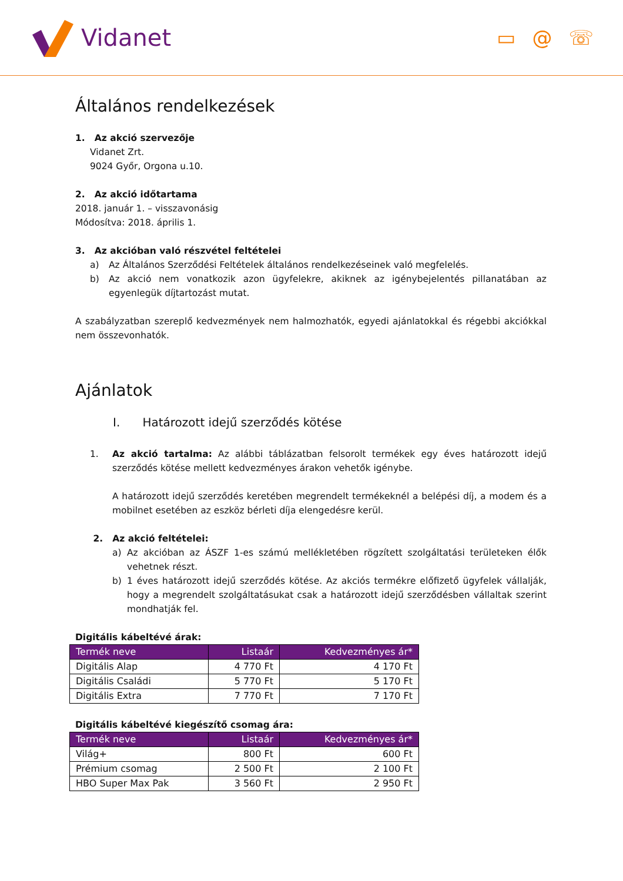Vidanet
▭ @ ☏
Általános rendelkezések
1. Az akció szervezője
Vidanet Zrt.
9024 Győr, Orgona u.10.
2. Az akció időtartama
2018. január 1. – visszavonásig
Módosítva: 2018. április 1.
3. Az akcióban való részvétel feltételei
a) Az Általános Szerződési Feltételek általános rendelkezéseinek való megfelelés.
b) Az akció nem vonatkozik azon ügyfelekre, akiknek az igénybejelentés pillanatában az egyenlegük díjtartozást mutat.
A szabályzatban szereplő kedvezmények nem halmozhatók, egyedi ajánlatokkal és régebbi akciókkal nem összevonhatók.
Ajánlatok
I. Határozott idejű szerződés kötése
1. Az akció tartalma: Az alábbi táblázatban felsorolt termékek egy éves határozott idejű szerződés kötése mellett kedvezményes árakon vehetők igénybe.
A határozott idejű szerződés keretében megrendelt termékeknél a belépési díj, a modem és a mobilnet esetében az eszköz bérleti díja elengedésre kerül.
2. Az akció feltételei:
a) Az akcióban az ÁSZF 1-es számú mellékletében rögzített szolgáltatási területeken élők vehetnek részt.
b) 1 éves határozott idejű szerződés kötése. Az akciós termékre előfizető ügyfelek vállalják, hogy a megrendelt szolgáltatásukat csak a határozott idejű szerződésben vállaltak szerint mondhatják fel.
Digitális kábeltévé árak:
| Termék neve | Listaár | Kedvezményes ár* |
| --- | --- | --- |
| Digitális Alap | 4 770 Ft | 4 170 Ft |
| Digitális Családi | 5 770 Ft | 5 170 Ft |
| Digitális Extra | 7 770 Ft | 7 170 Ft |
Digitális kábeltévé kiegészítő csomag ára:
| Termék neve | Listaár | Kedvezményes ár* |
| --- | --- | --- |
| Világ+ | 800 Ft | 600 Ft |
| Prémium csomag | 2 500 Ft | 2 100 Ft |
| HBO Super Max Pak | 3 560 Ft | 2 950 Ft |